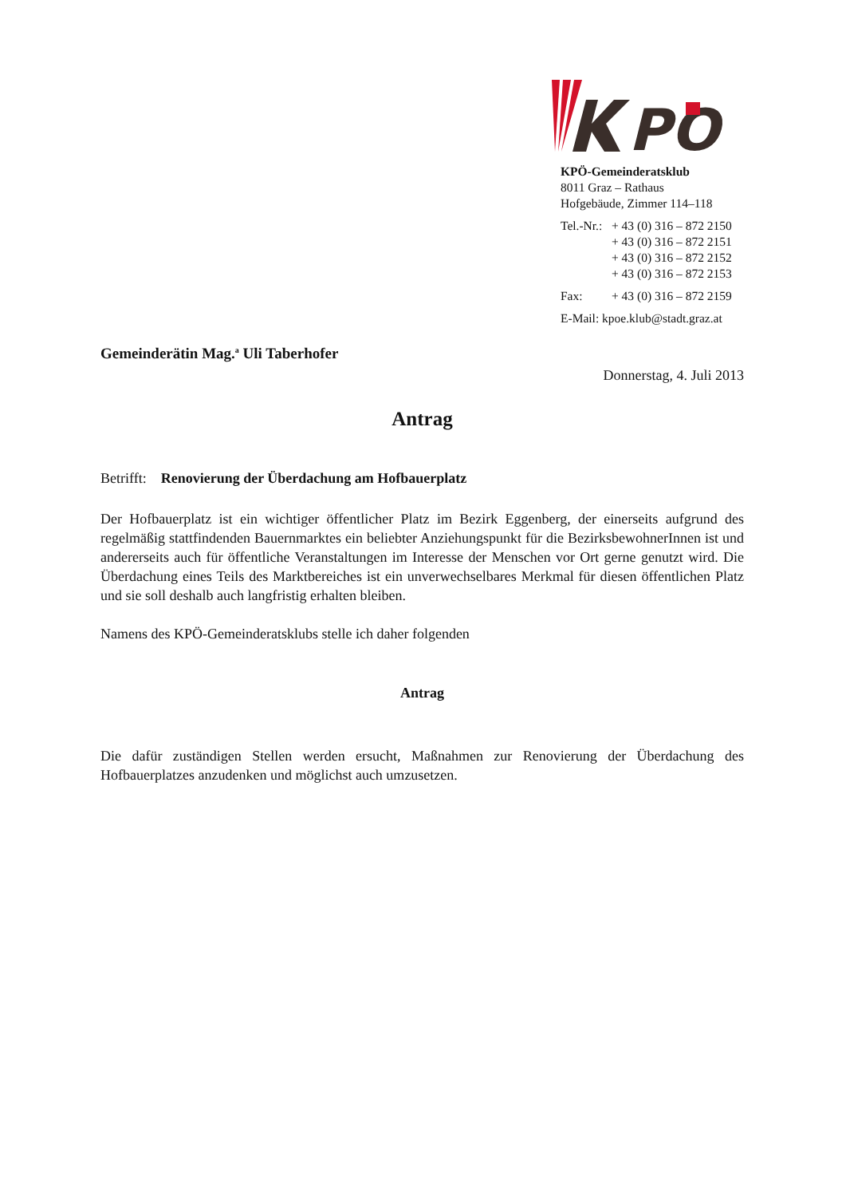PO
KPÖ-Gemeinderatsklub
8011 Graz – Rathaus
Hofgebäude, Zimmer 114–118
| Tel.-Nr.: | + 43 (0) 316 – 872 2150 |
| | + 43 (0) 316 – 872 2151 |
| | + 43 (0) 316 – 872 2152 |
| | + 43 (0) 316 – 872 2153 |
| Fax: | + 43 (0) 316 – 872 2159 |
| E-Mail: kpoe.klub@stadt.graz.at | |
Gemeinderätin Mag.<sup>a</sup> Uli Taberhofer
Donnerstag, 4. Juli 2013
Antrag
Betrifft: Renovierung der Überdachung am Hofbauerplatz
Der Hofbauerplatz ist ein wichtiger öffentlicher Platz im Bezirk Eggenberg, der einerseits aufgrund des regelmäßig stattfindenden Bauernmarktes ein beliebter Anziehungspunkt für die BezirksbewohnerInnen ist und andererseits auch für öffentliche Veranstaltungen im Interesse der Menschen vor Ort gerne genutzt wird. Die Überdachung eines Teils des Marktbereiches ist ein unverwechselbares Merkmal für diesen öffentlichen Platz und sie soll deshalb auch langfristig erhalten bleiben.
Namens des KPÖ-Gemeinderatsklubs stelle ich daher folgenden
Antrag
Die dafür zuständigen Stellen werden ersucht, Maßnahmen zur Renovierung der Überdachung des Hofbauerplatzes anzudenken und möglichst auch umzusetzen.